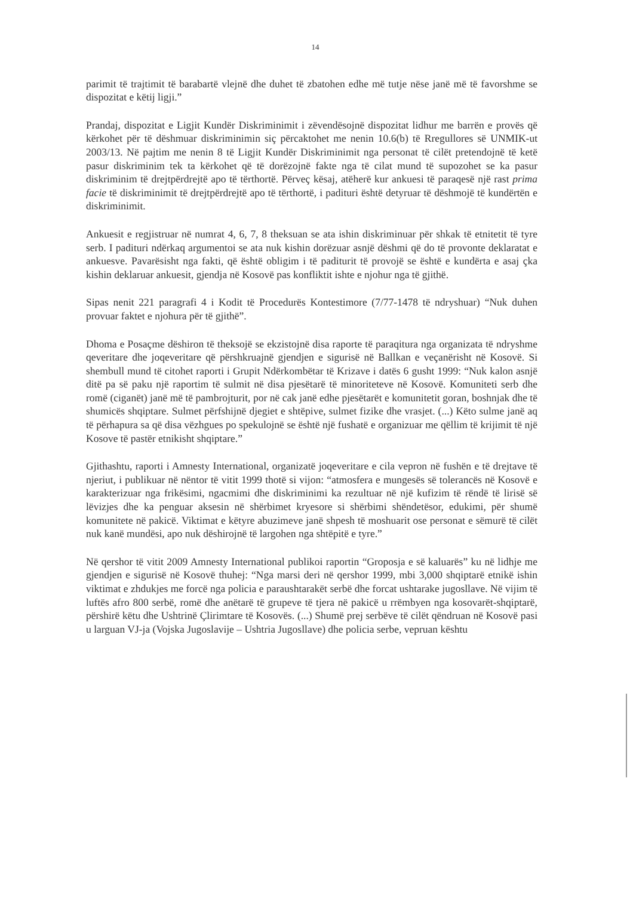14
parimit të trajtimit të barabartë vlejnë dhe duhet të zbatohen edhe më tutje nëse janë më të favorshme se dispozitat e këtij ligji.”
Prandaj, dispozitat e Ligjit Kundër Diskriminimit i zëvendësojnë dispozitat lidhur me barrën e provës që kërkohet për të dëshmuar diskriminimin siç përcaktohet me nenin 10.6(b) të Rregullores së UNMIK-ut 2003/13. Në pajtim me nenin 8 të Ligjit Kundër Diskriminimit nga personat të cilët pretendojnë të ketë pasur diskriminim tek ta kërkohet që të dorëzojnë fakte nga të cilat mund të supozohet se ka pasur diskriminim të drejtpërdrejtë apo të tërthortë. Përveç kësaj, atëherë kur ankuesi të paraqesë një rast prima facie të diskriminimit të drejtpërdrejtë apo të tërthortë, i padituri është detyruar të dëshmojë të kundërtën e diskriminimit.
Ankuesit e regjistruar në numrat 4, 6, 7, 8 theksuan se ata ishin diskriminuar për shkak të etnitetit të tyre serb. I padituri ndërkaq argumentoi se ata nuk kishin dorëzuar asnjë dëshmi që do të provonte deklaratat e ankuesve. Pavarësisht nga fakti, që është obligim i të paditurit të provojë se është e kundërta e asaj çka kishin deklaruar ankuesit, gjendja në Kosovë pas konfliktit ishte e njohur nga të gjithë.
Sipas nenit 221 paragrafi 4 i Kodit të Procedurës Kontestimore (7/77-1478 të ndryshuar) “Nuk duhen provuar faktet e njohura për të gjithë”.
Dhoma e Posaçme dëshiron të theksojë se ekzistojnë disa raporte të paraqitura nga organizata të ndryshme qeveritare dhe joqeveritare që përshkruajnë gjendjen e sigurisë në Ballkan e veçanërisht në Kosovë. Si shembull mund të citohet raporti i Grupit Ndërkombëtar të Krizave i datës 6 gusht 1999: “Nuk kalon asnjë ditë pa së paku një raportim të sulmit në disa pjesëtarë të minoriteteve në Kosovë. Komuniteti serb dhe romë (ciganët) janë më të pambrojturit, por në cak janë edhe pjesëtarët e komunitetit goran, boshnjak dhe të shumicës shqiptare. Sulmet përfshijnë djegiet e shtëpive, sulmet fizike dhe vrasjet. (...) Këto sulme janë aq të përhapura sa që disa vëzhgues po spekulojnë se është një fushatë e organizuar me qëllim të krijimit të një Kosove të pastër etnikisht shqiptare.”
Gjithashtu, raporti i Amnesty International, organizatë joqeveritare e cila vepron në fushën e të drejtave të njeriut, i publikuar në nëntor të vitit 1999 thotë si vijon: “atmosfera e mungesës së tolerancës në Kosovë e karakterizuar nga frikësimi, ngacmimi dhe diskriminimi ka rezultuar në një kufizim të rëndë të lirisë së lëvizjes dhe ka penguar aksesin në shërbimet kryesore si shërbimi shëndetësor, edukimi, për shumë komunitete në pakicë. Viktimat e këtyre abuzimeve janë shpesh të moshuarit ose personat e sëmurë të cilët nuk kanë mundësi, apo nuk dëshirojnë të largohen nga shtëpitë e tyre.”
Në qershor të vitit 2009 Amnesty International publikoi raportin “Groposja e së kaluarës” ku në lidhje me gjendjen e sigurisë në Kosovë thuhej: “Nga marsi deri në qershor 1999, mbi 3,000 shqiptarë etnikë ishin viktimat e zhdukjes me forcë nga policia e paraushtarakët serbë dhe forcat ushtarake jugosllave. Në vijim të luftës afro 800 serbë, romë dhe anëtarë të grupeve të tjera në pakicë u rrëmbyen nga kosovarët-shqiptarë, përshirë këtu dhe Ushtrinë Çlirimtare të Kosovës. (...) Shumë prej serbëve të cilët qëndruan në Kosovë pasi u larguan VJ-ja (Vojska Jugoslavije – Ushtria Jugosllave) dhe policia serbe, vepruan kështu